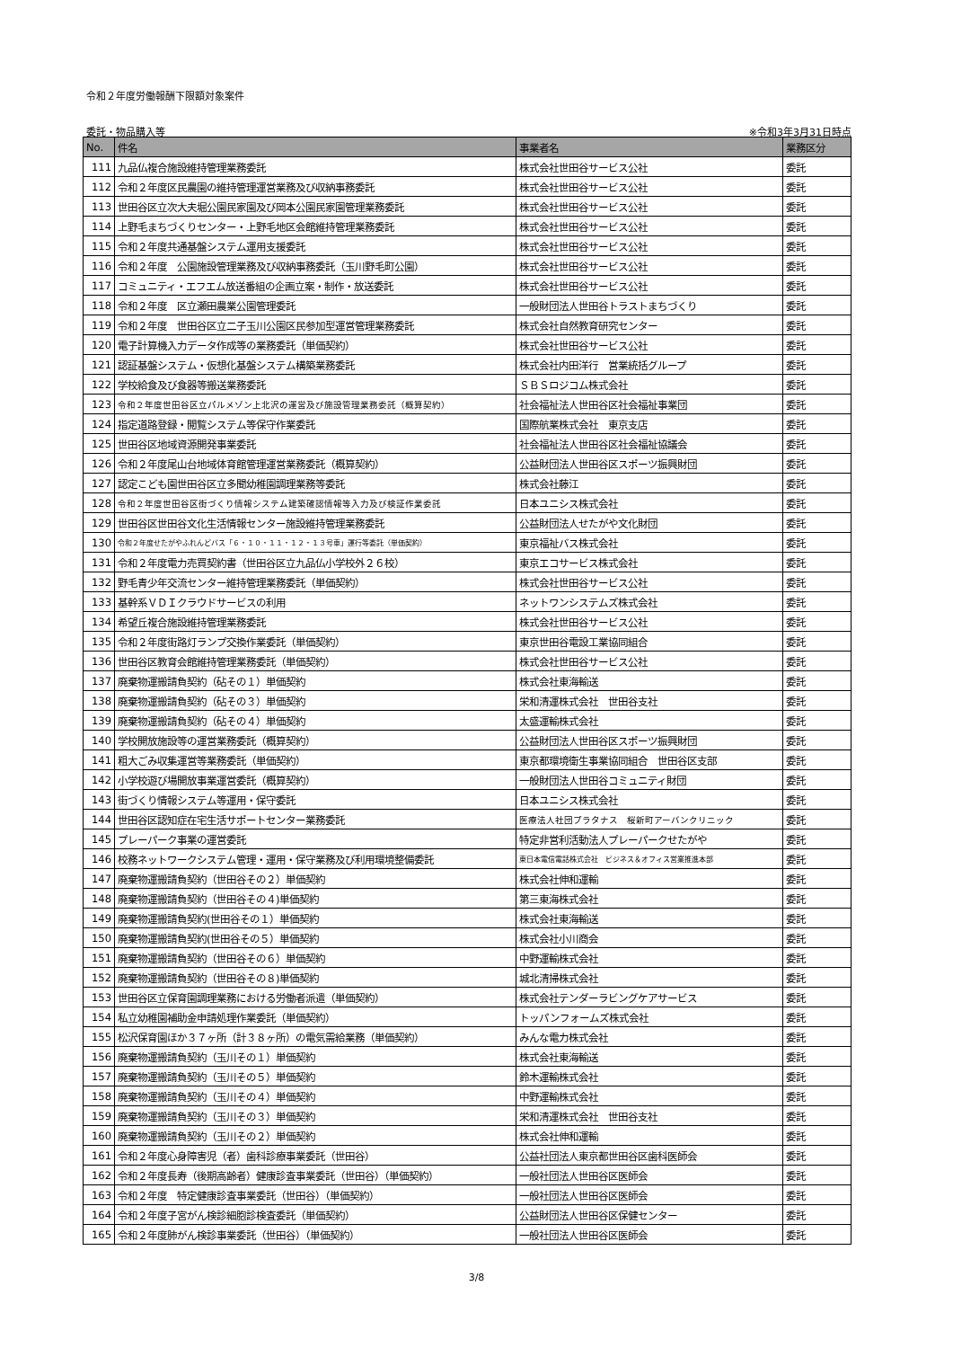令和２年度労働報酬下限額対象案件
委託・物品購入等 ※令和3年3月31日時点
| No. | 件名 | 事業者名 | 業務区分 |
| --- | --- | --- | --- |
| 111 | 九品仏複合施設維持管理業務委託 | 株式会社世田谷サービス公社 | 委託 |
| 112 | 令和２年度区民農園の維持管理運営業務及び収納事務委託 | 株式会社世田谷サービス公社 | 委託 |
| 113 | 世田谷区立次大夫堀公園民家園及び岡本公園民家園管理業務委託 | 株式会社世田谷サービス公社 | 委託 |
| 114 | 上野毛まちづくりセンター・上野毛地区会館維持管理業務委託 | 株式会社世田谷サービス公社 | 委託 |
| 115 | 令和２年度共通基盤システム運用支援委託 | 株式会社世田谷サービス公社 | 委託 |
| 116 | 令和２年度 公園施設管理業務及び収納事務委託（玉川野毛町公園） | 株式会社世田谷サービス公社 | 委託 |
| 117 | コミュニティ・エフエム放送番組の企画立案・制作・放送委託 | 株式会社世田谷サービス公社 | 委託 |
| 118 | 令和２年度 区立瀬田農業公園管理委託 | 一般財団法人世田谷トラストまちづくり | 委託 |
| 119 | 令和２年度 世田谷区立二子玉川公園区民参加型運営管理業務委託 | 株式会社自然教育研究センター | 委託 |
| 120 | 電子計算機入力データ作成等の業務委託（単価契約） | 株式会社世田谷サービス公社 | 委託 |
| 121 | 認証基盤システム・仮想化基盤システム構築業務委託 | 株式会社内田洋行 営業統括グループ | 委託 |
| 122 | 学校給食及び食器等搬送業務委託 | ＳＢＳロジコム株式会社 | 委託 |
| 123 | 令和２年度世田谷区立パルメゾン上北沢の運営及び施設管理業務委託（概算契約） | 社会福祉法人世田谷区社会福祉事業団 | 委託 |
| 124 | 指定道路登録・閲覧システム等保守作業委託 | 国際航業株式会社 東京支店 | 委託 |
| 125 | 世田谷区地域資源開発事業委託 | 社会福祉法人世田谷区社会福祉協議会 | 委託 |
| 126 | 令和２年度尾山台地域体育館管理運営業務委託（概算契約） | 公益財団法人世田谷区スポーツ振興財団 | 委託 |
| 127 | 認定こども園世田谷区立多聞幼稚園調理業務等委託 | 株式会社藤江 | 委託 |
| 128 | 令和２年度世田谷区街づくり情報システム建築確認情報等入力及び検証作業委託 | 日本ユニシス株式会社 | 委託 |
| 129 | 世田谷区世田谷文化生活情報センター施設維持管理業務委託 | 公益財団法人せたがや文化財団 | 委託 |
| 130 | 令和２年度せたがやふれんどバス「６・１０・１１・１２・１３号車」運行等委託（単価契約） | 東京福祉バス株式会社 | 委託 |
| 131 | 令和２年度電力売買契約書（世田谷区立九品仏小学校外２６校） | 東京エコサービス株式会社 | 委託 |
| 132 | 野毛青少年交流センター維持管理業務委託（単価契約） | 株式会社世田谷サービス公社 | 委託 |
| 133 | 基幹系ＶＤＩクラウドサービスの利用 | ネットワンシステムズ株式会社 | 委託 |
| 134 | 希望丘複合施設維持管理業務委託 | 株式会社世田谷サービス公社 | 委託 |
| 135 | 令和２年度街路灯ランプ交換作業委託（単価契約） | 東京世田谷電設工業協同組合 | 委託 |
| 136 | 世田谷区教育会館維持管理業務委託（単価契約） | 株式会社世田谷サービス公社 | 委託 |
| 137 | 廃棄物運搬請負契約（砧その１）単価契約 | 株式会社東海輸送 | 委託 |
| 138 | 廃棄物運搬請負契約（砧その３）単価契約 | 栄和清運株式会社 世田谷支社 | 委託 |
| 139 | 廃棄物運搬請負契約（砧その４）単価契約 | 太盛運輸株式会社 | 委託 |
| 140 | 学校開放施設等の運営業務委託（概算契約） | 公益財団法人世田谷区スポーツ振興財団 | 委託 |
| 141 | 粗大ごみ収集運営等業務委託（単価契約） | 東京都環境衛生事業協同組合 世田谷区支部 | 委託 |
| 142 | 小学校遊び場開放事業運営委託（概算契約） | 一般財団法人世田谷コミュニティ財団 | 委託 |
| 143 | 街づくり情報システム等運用・保守委託 | 日本ユニシス株式会社 | 委託 |
| 144 | 世田谷区認知症在宅生活サポートセンター業務委託 | 医療法人社団プラタナス 桜新町アーバンクリニック | 委託 |
| 145 | プレーパーク事業の運営委託 | 特定非営利活動法人プレーパークせたがや | 委託 |
| 146 | 校務ネットワークシステム管理・運用・保守業務及び利用環境整備委託 | 東日本電信電話株式会社 ビジネス＆オフィス営業推進本部 | 委託 |
| 147 | 廃棄物運搬請負契約（世田谷その２）単価契約 | 株式会社伸和運輸 | 委託 |
| 148 | 廃棄物運搬請負契約（世田谷その４)単価契約 | 第三東海株式会社 | 委託 |
| 149 | 廃棄物運搬請負契約(世田谷その１）単価契約 | 株式会社東海輸送 | 委託 |
| 150 | 廃棄物運搬請負契約(世田谷その５）単価契約 | 株式会社小川商会 | 委託 |
| 151 | 廃棄物運搬請負契約（世田谷その６）単価契約 | 中野運輸株式会社 | 委託 |
| 152 | 廃棄物運搬請負契約（世田谷その８)単価契約 | 城北清掃株式会社 | 委託 |
| 153 | 世田谷区立保育園調理業務における労働者派遣（単価契約） | 株式会社テンダーラビングケアサービス | 委託 |
| 154 | 私立幼稚園補助金申請処理作業委託（単価契約） | トッパンフォームズ株式会社 | 委託 |
| 155 | 松沢保育園ほか３７ヶ所（計３８ヶ所）の電気需給業務（単価契約） | みんな電力株式会社 | 委託 |
| 156 | 廃棄物運搬請負契約（玉川その１）単価契約 | 株式会社東海輸送 | 委託 |
| 157 | 廃棄物運搬請負契約（玉川その５）単価契約 | 鈴木運輸株式会社 | 委託 |
| 158 | 廃棄物運搬請負契約（玉川その４）単価契約 | 中野運輸株式会社 | 委託 |
| 159 | 廃棄物運搬請負契約（玉川その３）単価契約 | 栄和清運株式会社 世田谷支社 | 委託 |
| 160 | 廃棄物運搬請負契約（玉川その２）単価契約 | 株式会社伸和運輸 | 委託 |
| 161 | 令和２年度心身障害児（者）歯科診療事業委託（世田谷） | 公益社団法人東京都世田谷区歯科医師会 | 委託 |
| 162 | 令和２年度長寿（後期高齢者）健康診査事業委託（世田谷）（単価契約） | 一般社団法人世田谷区医師会 | 委託 |
| 163 | 令和２年度 特定健康診査事業委託（世田谷）（単価契約） | 一般社団法人世田谷区医師会 | 委託 |
| 164 | 令和２年度子宮がん検診細胞診検査委託（単価契約） | 公益財団法人世田谷区保健センター | 委託 |
| 165 | 令和２年度肺がん検診事業委託（世田谷）（単価契約） | 一般社団法人世田谷区医師会 | 委託 |
3/8